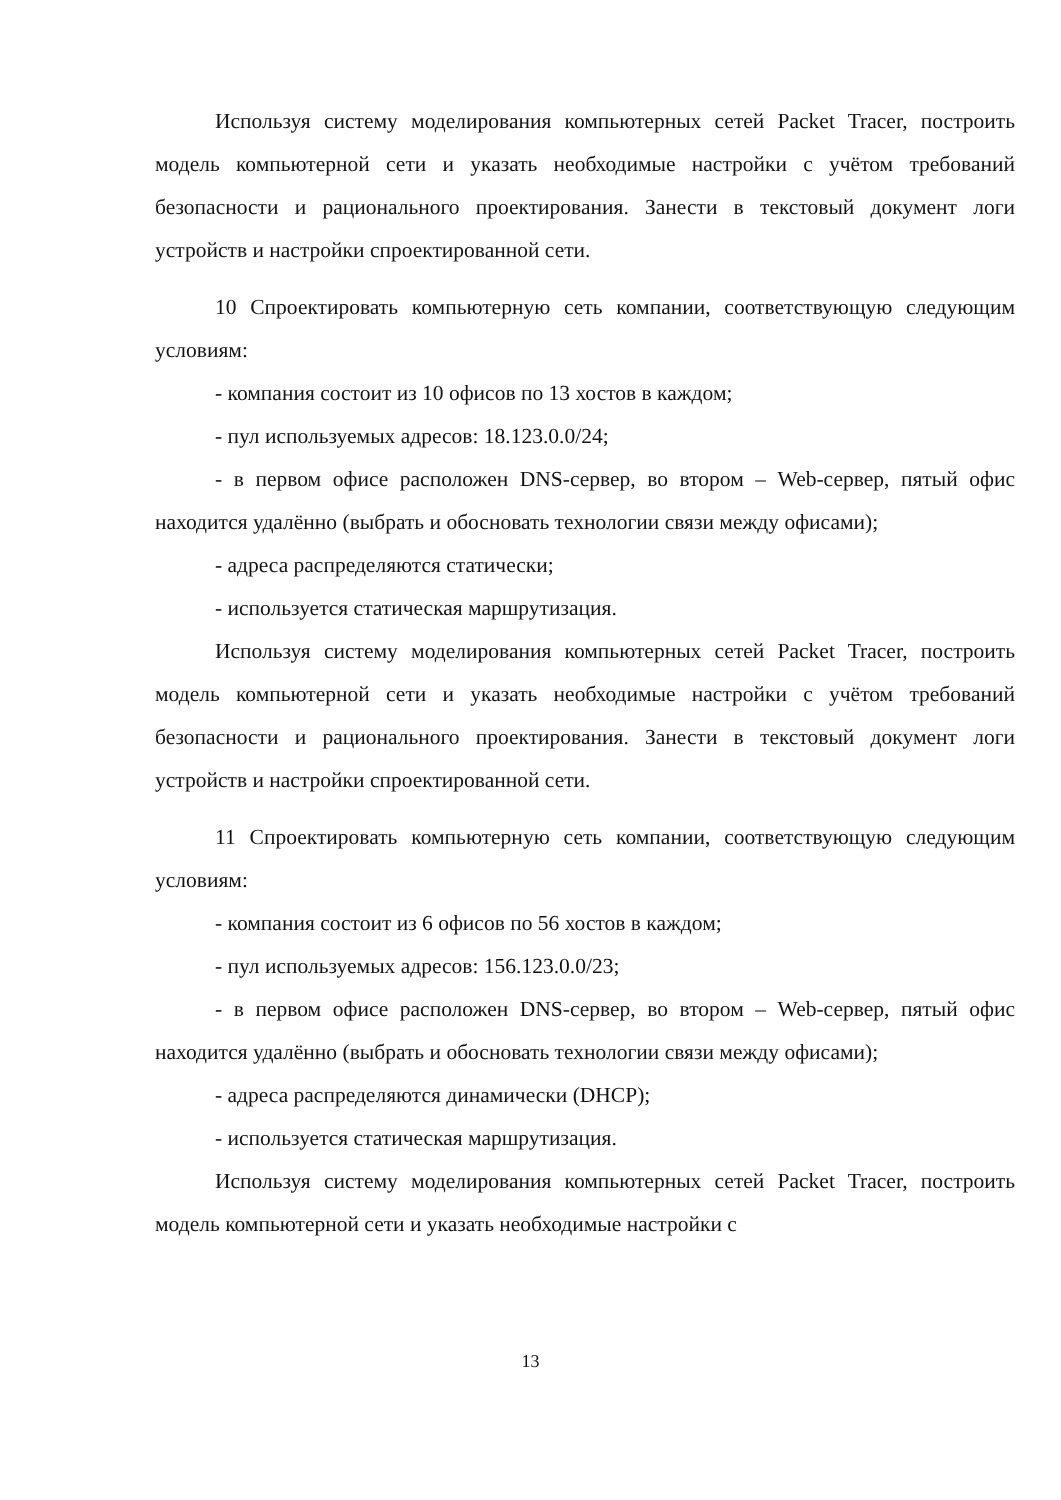Используя систему моделирования компьютерных сетей Packet Tracer, построить модель компьютерной сети и указать необходимые настройки с учётом требований безопасности и рационального проектирования. Занести в текстовый документ логи устройств и настройки спроектированной сети.
10 Спроектировать компьютерную сеть компании, соответствующую следующим условиям:
- компания состоит из 10 офисов по 13 хостов в каждом;
- пул используемых адресов: 18.123.0.0/24;
- в первом офисе расположен DNS-сервер, во втором – Web-сервер, пятый офис находится удалённо (выбрать и обосновать технологии связи между офисами);
- адреса распределяются статически;
- используется статическая маршрутизация.
Используя систему моделирования компьютерных сетей Packet Tracer, построить модель компьютерной сети и указать необходимые настройки с учётом требований безопасности и рационального проектирования. Занести в текстовый документ логи устройств и настройки спроектированной сети.
11 Спроектировать компьютерную сеть компании, соответствующую следующим условиям:
- компания состоит из 6 офисов по 56 хостов в каждом;
- пул используемых адресов: 156.123.0.0/23;
- в первом офисе расположен DNS-сервер, во втором – Web-сервер, пятый офис находится удалённо (выбрать и обосновать технологии связи между офисами);
- адреса распределяются динамически (DHCP);
- используется статическая маршрутизация.
Используя систему моделирования компьютерных сетей Packet Tracer, построить модель компьютерной сети и указать необходимые настройки с
13